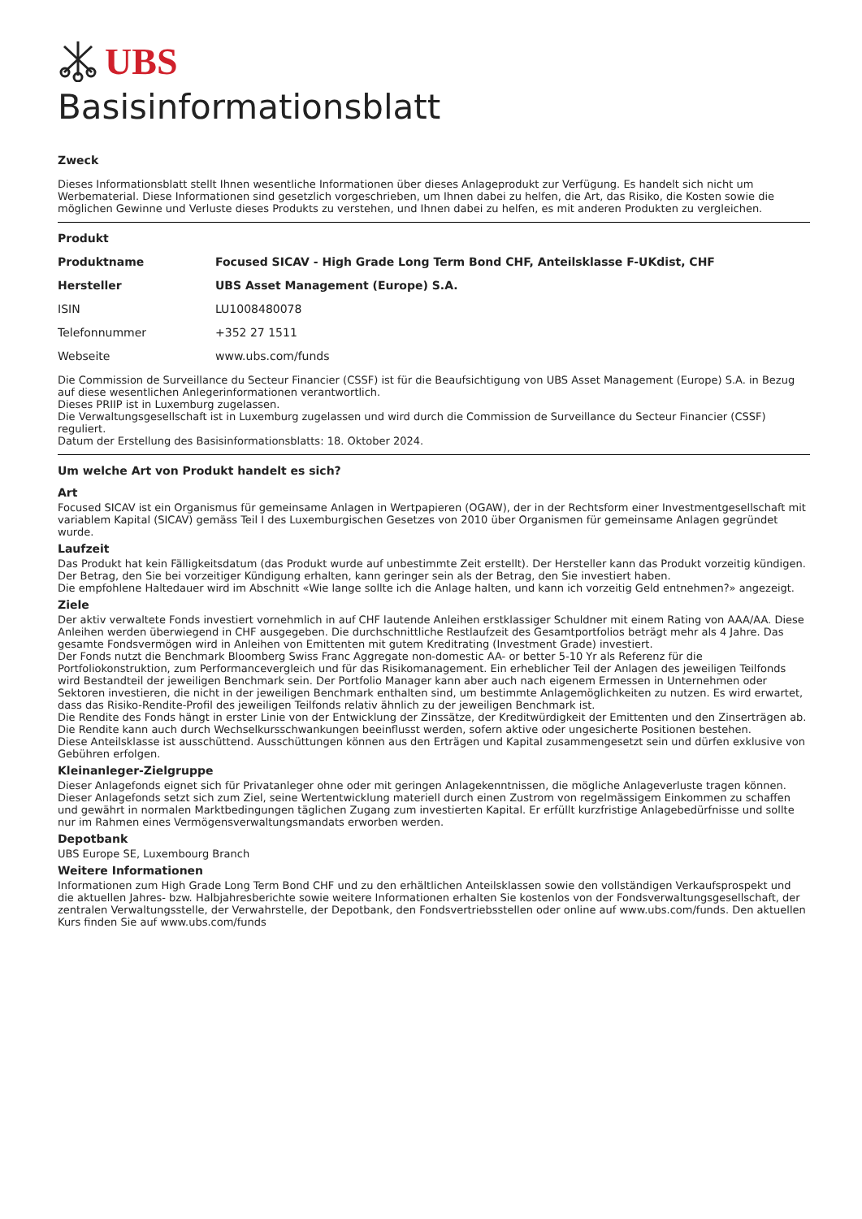UBS
Basisinformationsblatt
Zweck
Dieses Informationsblatt stellt Ihnen wesentliche Informationen über dieses Anlageprodukt zur Verfügung. Es handelt sich nicht um Werbematerial. Diese Informationen sind gesetzlich vorgeschrieben, um Ihnen dabei zu helfen, die Art, das Risiko, die Kosten sowie die möglichen Gewinne und Verluste dieses Produkts zu verstehen, und Ihnen dabei zu helfen, es mit anderen Produkten zu vergleichen.
Produkt
| Produktname | Focused SICAV - High Grade Long Term Bond CHF, Anteilsklasse F-UKdist, CHF |
| Hersteller | UBS Asset Management (Europe) S.A. |
| ISIN | LU1008480078 |
| Telefonnummer | +352 27 1511 |
| Webseite | www.ubs.com/funds |
Die Commission de Surveillance du Secteur Financier (CSSF) ist für die Beaufsichtigung von UBS Asset Management (Europe) S.A. in Bezug auf diese wesentlichen Anlegerinformationen verantwortlich.
Dieses PRIIP ist in Luxemburg zugelassen.
Die Verwaltungsgesellschaft ist in Luxemburg zugelassen und wird durch die Commission de Surveillance du Secteur Financier (CSSF) reguliert.
Datum der Erstellung des Basisinformationsblatts: 18. Oktober 2024.
Um welche Art von Produkt handelt es sich?
Art
Focused SICAV ist ein Organismus für gemeinsame Anlagen in Wertpapieren (OGAW), der in der Rechtsform einer Investmentgesellschaft mit variablem Kapital (SICAV) gemäss Teil I des Luxemburgischen Gesetzes von 2010 über Organismen für gemeinsame Anlagen gegründet wurde.
Laufzeit
Das Produkt hat kein Fälligkeitsdatum (das Produkt wurde auf unbestimmte Zeit erstellt). Der Hersteller kann das Produkt vorzeitig kündigen. Der Betrag, den Sie bei vorzeitiger Kündigung erhalten, kann geringer sein als der Betrag, den Sie investiert haben.
Die empfohlene Haltedauer wird im Abschnitt «Wie lange sollte ich die Anlage halten, und kann ich vorzeitig Geld entnehmen?» angezeigt.
Ziele
Der aktiv verwaltete Fonds investiert vornehmlich in auf CHF lautende Anleihen erstklassiger Schuldner mit einem Rating von AAA/AA. Diese Anleihen werden überwiegend in CHF ausgegeben. Die durchschnittliche Restlaufzeit des Gesamtportfolios beträgt mehr als 4 Jahre. Das gesamte Fondsvermögen wird in Anleihen von Emittenten mit gutem Kreditrating (Investment Grade) investiert.
Der Fonds nutzt die Benchmark Bloomberg Swiss Franc Aggregate non-domestic AA- or better 5-10 Yr als Referenz für die Portfoliokonstruktion, zum Performancevergleich und für das Risikomanagement. Ein erheblicher Teil der Anlagen des jeweiligen Teilfonds wird Bestandteil der jeweiligen Benchmark sein. Der Portfolio Manager kann aber auch nach eigenem Ermessen in Unternehmen oder Sektoren investieren, die nicht in der jeweiligen Benchmark enthalten sind, um bestimmte Anlagemöglichkeiten zu nutzen. Es wird erwartet, dass das Risiko-Rendite-Profil des jeweiligen Teilfonds relativ ähnlich zu der jeweiligen Benchmark ist.
Die Rendite des Fonds hängt in erster Linie von der Entwicklung der Zinssätze, der Kreditwürdigkeit der Emittenten und den Zinserträgen ab. Die Rendite kann auch durch Wechselkursschwankungen beeinflusst werden, sofern aktive oder ungesicherte Positionen bestehen.
Diese Anteilsklasse ist ausschüttend. Ausschüttungen können aus den Erträgen und Kapital zusammengesetzt sein und dürfen exklusive von Gebühren erfolgen.
Kleinanleger-Zielgruppe
Dieser Anlagefonds eignet sich für Privatanleger ohne oder mit geringen Anlagekenntnissen, die mögliche Anlageverluste tragen können. Dieser Anlagefonds setzt sich zum Ziel, seine Wertentwicklung materiell durch einen Zustrom von regelmässigem Einkommen zu schaffen und gewährt in normalen Marktbedingungen täglichen Zugang zum investierten Kapital. Er erfüllt kurzfristige Anlagebedürfnisse und sollte nur im Rahmen eines Vermögensverwaltungsmandats erworben werden.
Depotbank
UBS Europe SE, Luxembourg Branch
Weitere Informationen
Informationen zum High Grade Long Term Bond CHF und zu den erhältlichen Anteilsklassen sowie den vollständigen Verkaufsprospekt und die aktuellen Jahres- bzw. Halbjahresberichte sowie weitere Informationen erhalten Sie kostenlos von der Fondsverwaltungsgesellschaft, der zentralen Verwaltungsstelle, der Verwahrstelle, der Depotbank, den Fondsvertriebsstellen oder online auf www.ubs.com/funds. Den aktuellen Kurs finden Sie auf www.ubs.com/funds